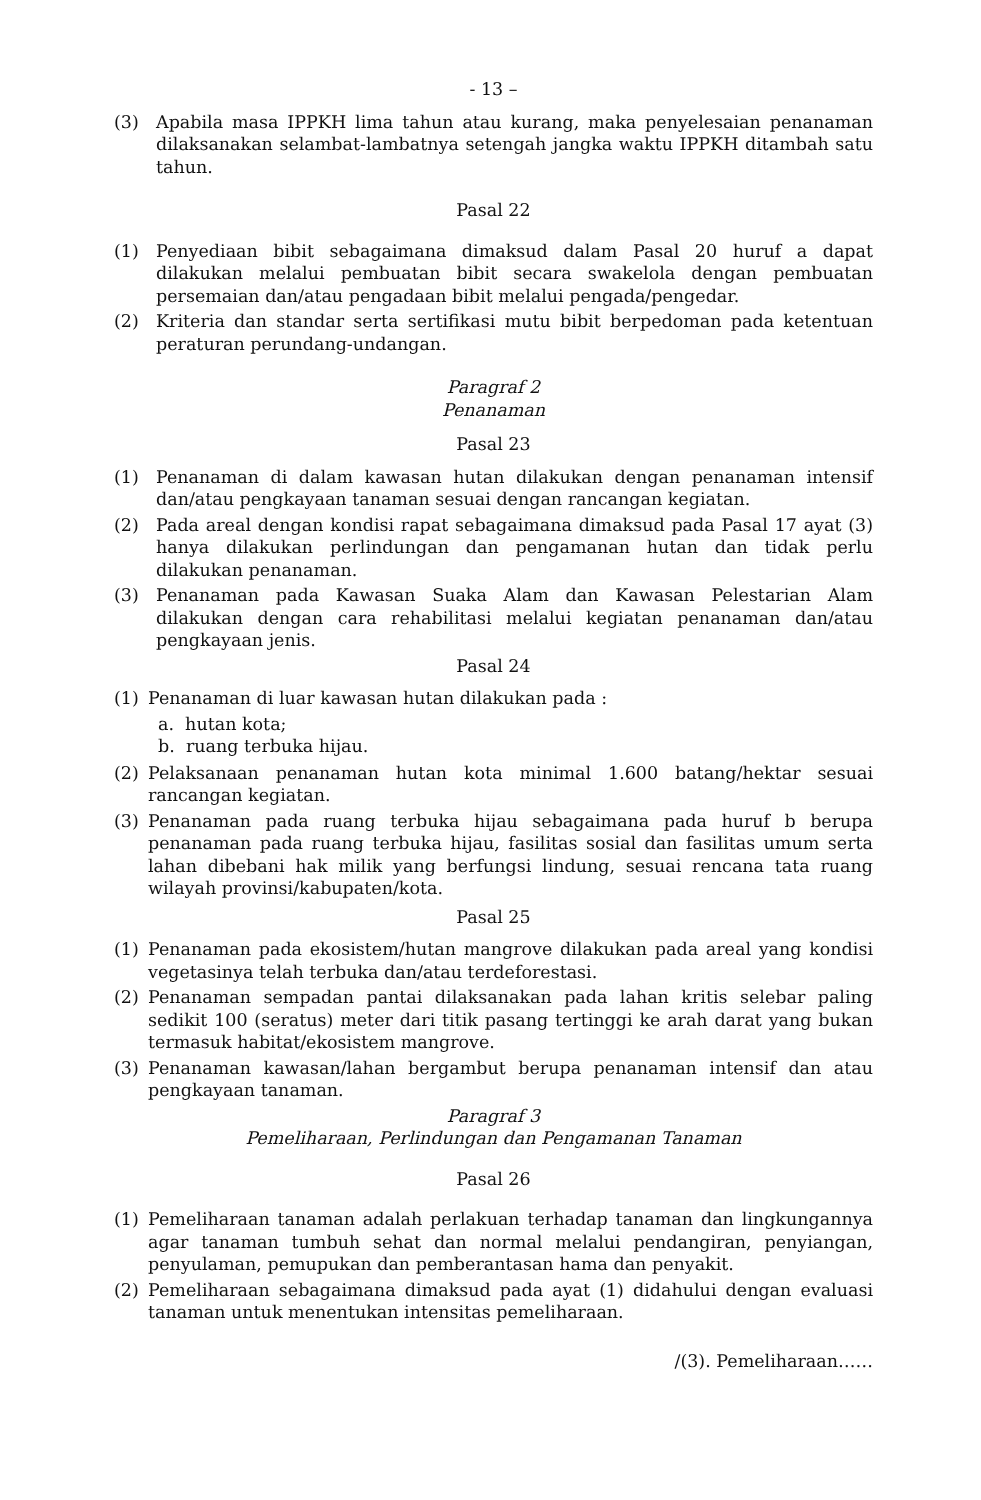- 13 –
(3) Apabila masa IPPKH lima tahun atau kurang, maka penyelesaian penanaman dilaksanakan selambat-lambatnya setengah jangka waktu IPPKH ditambah satu tahun.
Pasal 22
(1) Penyediaan bibit sebagaimana dimaksud dalam Pasal 20 huruf a dapat dilakukan melalui pembuatan bibit secara swakelola dengan pembuatan persemaian dan/atau pengadaan bibit melalui pengada/pengedar.
(2) Kriteria dan standar serta sertifikasi mutu bibit berpedoman pada ketentuan peraturan perundang-undangan.
Paragraf 2
Penanaman
Pasal 23
(1) Penanaman di dalam kawasan hutan dilakukan dengan penanaman intensif dan/atau pengkayaan tanaman sesuai dengan rancangan kegiatan.
(2) Pada areal dengan kondisi rapat sebagaimana dimaksud pada Pasal 17 ayat (3) hanya dilakukan perlindungan dan pengamanan hutan dan tidak perlu dilakukan penanaman.
(3) Penanaman pada Kawasan Suaka Alam dan Kawasan Pelestarian Alam dilakukan dengan cara rehabilitasi melalui kegiatan penanaman dan/atau pengkayaan jenis.
Pasal 24
(1) Penanaman di luar kawasan hutan dilakukan pada :
a. hutan kota;
b. ruang terbuka hijau.
(2) Pelaksanaan penanaman hutan kota minimal 1.600 batang/hektar sesuai rancangan kegiatan.
(3) Penanaman pada ruang terbuka hijau sebagaimana pada huruf b berupa penanaman pada ruang terbuka hijau, fasilitas sosial dan fasilitas umum serta lahan dibebani hak milik yang berfungsi lindung, sesuai rencana tata ruang wilayah provinsi/kabupaten/kota.
Pasal 25
(1) Penanaman pada ekosistem/hutan mangrove dilakukan pada areal yang kondisi vegetasinya telah terbuka dan/atau terdeforestasi.
(2) Penanaman sempadan pantai dilaksanakan pada lahan kritis selebar paling sedikit 100 (seratus) meter dari titik pasang tertinggi ke arah darat yang bukan termasuk habitat/ekosistem mangrove.
(3) Penanaman kawasan/lahan bergambut berupa penanaman intensif dan atau pengkayaan tanaman.
Paragraf 3
Pemeliharaan, Perlindungan dan Pengamanan Tanaman
Pasal 26
(1) Pemeliharaan tanaman adalah perlakuan terhadap tanaman dan lingkungannya agar tanaman tumbuh sehat dan normal melalui pendangiran, penyiangan, penyulaman, pemupukan dan pemberantasan hama dan penyakit.
(2) Pemeliharaan sebagaimana dimaksud pada ayat (1) didahului dengan evaluasi tanaman untuk menentukan intensitas pemeliharaan.
/(3). Pemeliharaan……